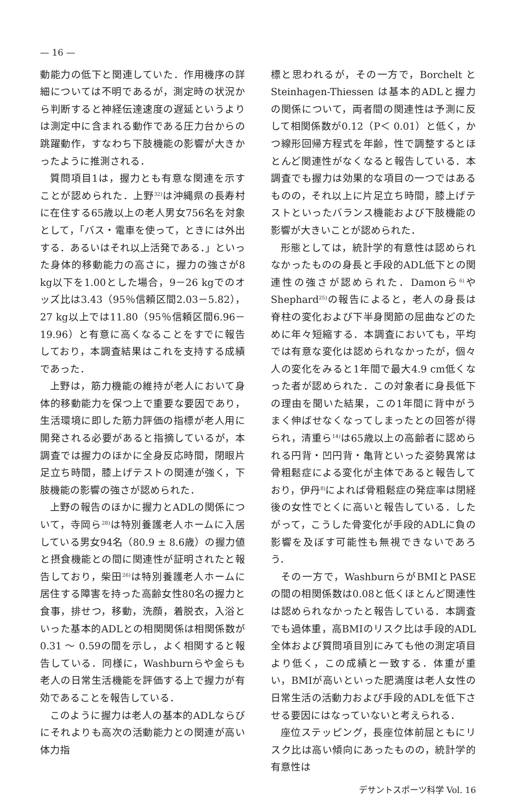— 16 —
動能力の低下と関連していた．作用機序の詳細については不明であるが，測定時の状況から判断すると神経伝達速度の遅延というよりは測定中に含まれる動作である圧力台からの跳躍動作，すなわち下肢機能の影響が大きかったように推測される．
質問項目1は，握力とも有意な関連を示すことが認められた．上野<sup>32)</sup>は沖縄県の長寿村に在住する65歳以上の老人男女756名を対象として，「バス・電車を使って，ときには外出する．あるいはそれ以上活発である．」といった身体的移動能力の高さに，握力の強さが8 kg以下を1.00とした場合，9－26 kgでのオッズ比は3.43（95％信頼区間2.03－5.82），27 kg以上では11.80（95％信頼区間6.96－19.96）と有意に高くなることをすでに報告しており，本調査結果はこれを支持する成績であった．
上野は，筋力機能の維持が老人において身体的移動能力を保つ上で重要な要因であり，生活環境に即した筋力評価の指標が老人用に開発される必要があると指摘しているが，本調査では握力のほかに全身反応時間，閉眼片足立ち時間，膝上げテストの関連が強く，下肢機能の影響の強さが認められた．
上野の報告のほかに握力とADLの関係について，寺岡ら<sup>28)</sup>は特別養護老人ホームに入居している男女94名（80.9 ± 8.6歳）の握力値と摂食機能との間に関連性が証明されたと報告しており，柴田<sup>26)</sup>は特別養護老人ホームに居住する障害を持った高齢女性80名の握力と食事，排せつ，移動，洗顔，着脱衣，入浴といった基本的ADLとの相関関係は相関係数が0.31 ～ 0.59の間を示し，よく相関すると報告している．同様に，Washburnらや金らも老人の日常生活機能を評価する上で握力が有効であることを報告している．
このように握力は老人の基本的ADLならびにそれよりも高次の活動能力との関連が高い体力指
標と思われるが，その一方で，Borchelt と Steinhagen-Thiessen は基本的ADLと握力の関係について，両者間の関連性は予測に反して相関係数が0.12（P＜ 0.01）と低く，かつ線形回帰方程式を年齢，性で調整するとほとんど関連性がなくなると報告している．本調査でも握力は効果的な項目の一つではあるものの，それ以上に片足立ち時間，膝上げテストといったバランス機能および下肢機能の影響が大きいことが認められた．
形態としては，統計学的有意性は認められなかったものの身長と手段的ADL低下との関連性の強さが認められた．Damonら<sup>6)</sup>やShephard<sup>25)</sup>の報告によると，老人の身長は脊柱の変化および下半身関節の屈曲などのために年々短縮する．本調査においても，平均では有意な変化は認められなかったが，個々人の変化をみると1年間で最大4.9 cm低くなった者が認められた．この対象者に身長低下の理由を聞いた結果，この1年間に背中がうまく伸ばせなくなってしまったとの回答が得られ，清重ら<sup>14)</sup>は65歳以上の高齢者に認められる円背・凹円背・亀背といった姿勢異常は骨粗鬆症による変化が主体であると報告しており，伊丹<sup>8)</sup>によれば骨粗鬆症の発症率は閉経後の女性でとくに高いと報告している．したがって，こうした骨変化が手段的ADLに負の影響を及ぼす可能性も無視できないであろう．
その一方で，WashburnらがBMIとPASEの間の相関係数は0.08と低くほとんど関連性は認められなかったと報告している．本調査でも過体重，高BMIのリスク比は手段的ADL全体および質問項目別にみても他の測定項目より低く，この成績と一致する．体重が重い，BMIが高いといった肥満度は老人女性の日常生活の活動力および手段的ADLを低下させる要因にはなっていないと考えられる．
座位ステッピング，長座位体前屈ともにリスク比は高い傾向にあったものの，統計学的有意性は
デサントスポーツ科学 Vol. 16